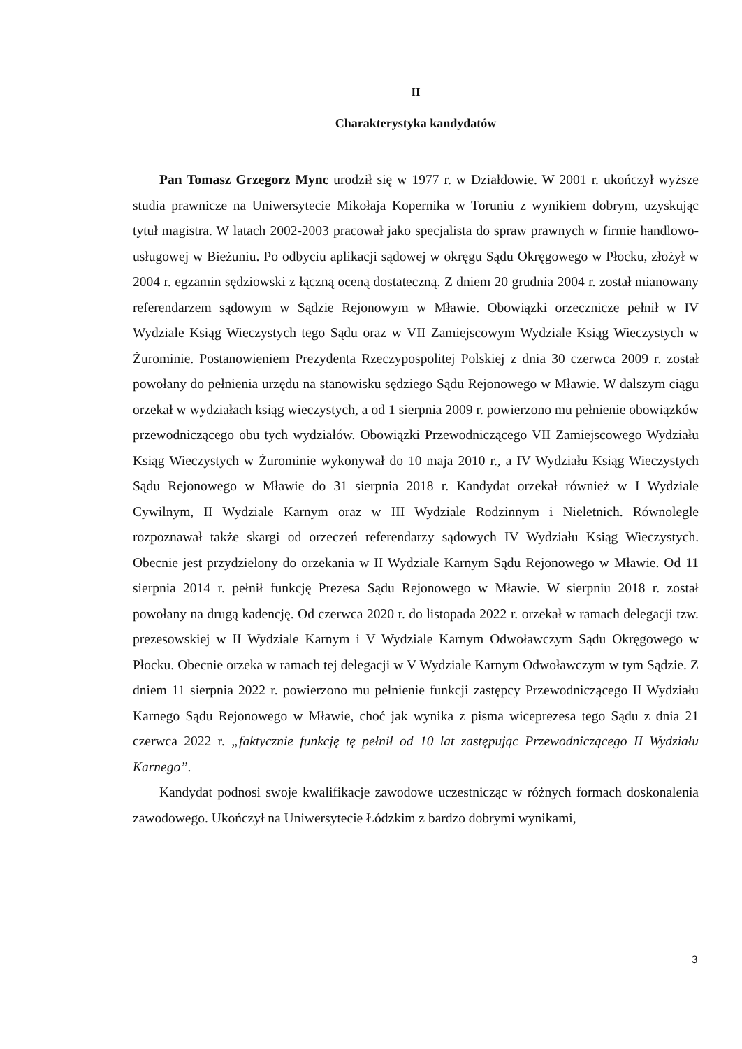II
Charakterystyka kandydatów
Pan Tomasz Grzegorz Mync urodził się w 1977 r. w Działdowie. W 2001 r. ukończył wyższe studia prawnicze na Uniwersytecie Mikołaja Kopernika w Toruniu z wynikiem dobrym, uzyskując tytuł magistra. W latach 2002-2003 pracował jako specjalista do spraw prawnych w firmie handlowo-usługowej w Bieżuniu. Po odbyciu aplikacji sądowej w okręgu Sądu Okręgowego w Płocku, złożył w 2004 r. egzamin sędziowski z łączną oceną dostateczną. Z dniem 20 grudnia 2004 r. został mianowany referendarzem sądowym w Sądzie Rejonowym w Mławie. Obowiązki orzecznicze pełnił w IV Wydziale Ksiąg Wieczystych tego Sądu oraz w VII Zamiejscowym Wydziale Ksiąg Wieczystych w Żurominie. Postanowieniem Prezydenta Rzeczypospolitej Polskiej z dnia 30 czerwca 2009 r. został powołany do pełnienia urzędu na stanowisku sędziego Sądu Rejonowego w Mławie. W dalszym ciągu orzekał w wydziałach ksiąg wieczystych, a od 1 sierpnia 2009 r. powierzono mu pełnienie obowiązków przewodniczącego obu tych wydziałów. Obowiązki Przewodniczącego VII Zamiejscowego Wydziału Ksiąg Wieczystych w Żurominie wykonywał do 10 maja 2010 r., a IV Wydziału Ksiąg Wieczystych Sądu Rejonowego w Mławie do 31 sierpnia 2018 r. Kandydat orzekał również w I Wydziale Cywilnym, II Wydziale Karnym oraz w III Wydziale Rodzinnym i Nieletnich. Równolegle rozpoznawał także skargi od orzeczeń referendarzy sądowych IV Wydziału Ksiąg Wieczystych. Obecnie jest przydzielony do orzekania w II Wydziale Karnym Sądu Rejonowego w Mławie. Od 11 sierpnia 2014 r. pełnił funkcję Prezesa Sądu Rejonowego w Mławie. W sierpniu 2018 r. został powołany na drugą kadencję. Od czerwca 2020 r. do listopada 2022 r. orzekał w ramach delegacji tzw. prezesowskiej w II Wydziale Karnym i V Wydziale Karnym Odwoławczym Sądu Okręgowego w Płocku. Obecnie orzeka w ramach tej delegacji w V Wydziale Karnym Odwoławczym w tym Sądzie. Z dniem 11 sierpnia 2022 r. powierzono mu pełnienie funkcji zastępcy Przewodniczącego II Wydziału Karnego Sądu Rejonowego w Mławie, choć jak wynika z pisma wiceprezesa tego Sądu z dnia 21 czerwca 2022 r. „faktycznie funkcję tę pełnił od 10 lat zastępując Przewodniczącego II Wydziału Karnego”.
Kandydat podnosi swoje kwalifikacje zawodowe uczestnicząc w różnych formach doskonalenia zawodowego. Ukończył na Uniwersytecie Łódzkim z bardzo dobrymi wynikami,
3